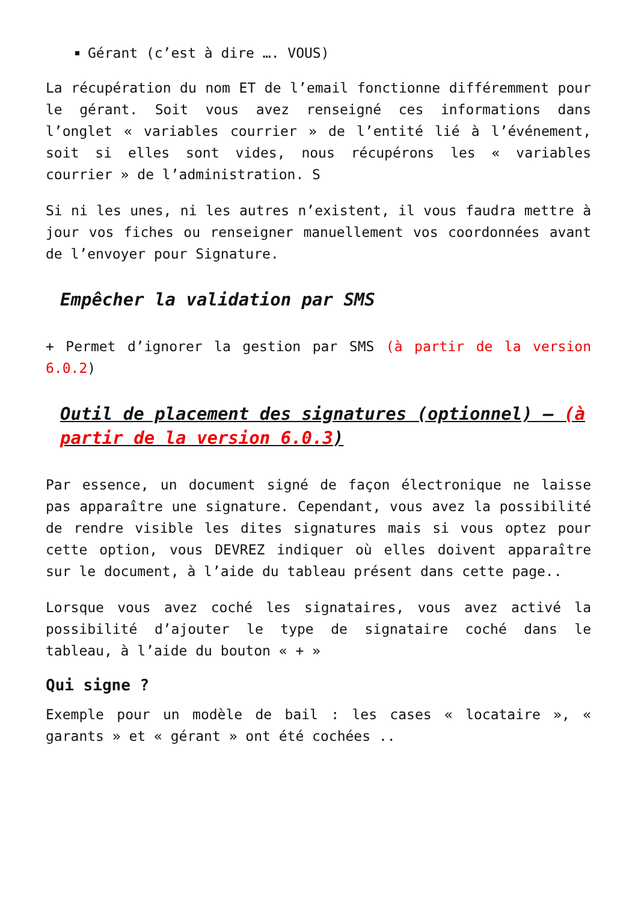Gérant (c’est à dire …. VOUS)
La récupération du nom ET de l’email fonctionne différemment pour le gérant. Soit vous avez renseigné ces informations dans l’onglet « variables courrier » de l’entité lié à l’événement, soit si elles sont vides, nous récupérons les « variables courrier » de l’administration. S
Si ni les unes, ni les autres n’existent, il vous faudra mettre à jour vos fiches ou renseigner manuellement vos coordonnées avant de l’envoyer pour Signature.
Empêcher la validation par SMS
+ Permet d’ignorer la gestion par SMS (à partir de la version 6.0.2)
Outil de placement des signatures (optionnel) – (à partir de la version 6.0.3)
Par essence, un document signé de façon électronique ne laisse pas apparaître une signature. Cependant, vous avez la possibilité de rendre visible les dites signatures mais si vous optez pour cette option, vous DEVREZ indiquer où elles doivent apparaître sur le document, à l’aide du tableau présent dans cette page..
Lorsque vous avez coché les signataires, vous avez activé la possibilité d’ajouter le type de signataire coché dans le tableau, à l’aide du bouton « + »
Qui signe ?
Exemple pour un modèle de bail : les cases « locataire », « garants » et « gérant » ont été cochées ..